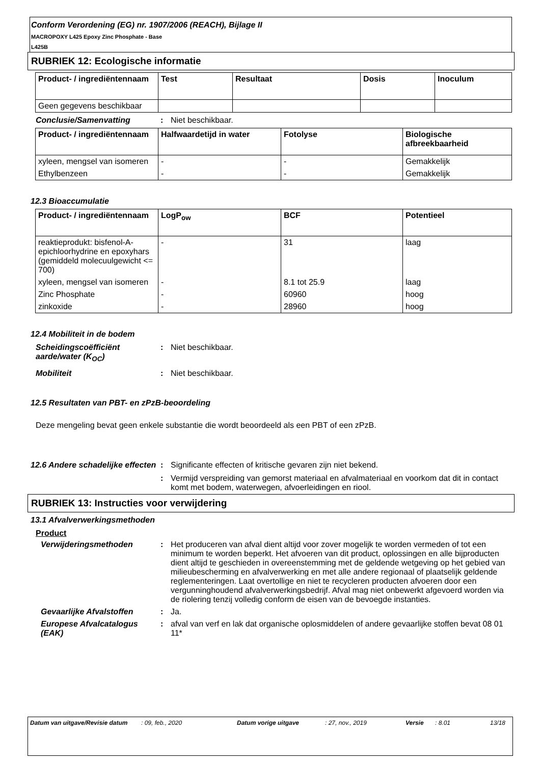Conform Verordening (EG) nr. 1907/2006 (REACH), Bijlage II
MACROPOXY L425 Epoxy Zinc Phosphate - Base
L425B
RUBRIEK 12: Ecologische informatie
| Product- / ingrediëntennaam | Test | Resultaat | Dosis | Inoculum |
| --- | --- | --- | --- | --- |
| Geen gegevens beschikbaar | | | | |
Conclusie/Samenvatting : Niet beschikbaar.
| Product- / ingrediëntennaam | Halfwaardetijd in water | Fotolyse | Biologische afbreekbaarheid |
| --- | --- | --- | --- |
| xyleen, mengsel van isomeren | - | - | Gemakkelijk |
| Ethylbenzeen | - | - | Gemakkelijk |
12.3 Bioaccumulatie
| Product- / ingrediëntennaam | LogP<sub>ow</sub> | BCF | Potentieel |
| --- | --- | --- | --- |
| reaktieprodukt: bisfenol-A-epichloorhydrine en epoxyhars (gemiddeld molecuulgewicht <= 700) | - | 31 | laag |
| xyleen, mengsel van isomeren | - | 8.1 tot 25.9 | laag |
| Zinc Phosphate | - | 60960 | hoog |
| zinkoxide | - | 28960 | hoog |
12.4 Mobiliteit in de bodem
Scheidingscoëfficiënt aarde/water (K<sub>OC</sub>)
: Niet beschikbaar.
Mobiliteit : Niet beschikbaar.
12.5 Resultaten van PBT- en zPzB-beoordeling
Deze mengeling bevat geen enkele substantie die wordt beoordeeld als een PBT of een zPzB.
12.6 Andere schadelijke effecten
: Significante effecten of kritische gevaren zijn niet bekend.
: Vermijd verspreiding van gemorst materiaal en afvalmateriaal en voorkom dat dit in contact komt met bodem, waterwegen, afvoerleidingen en riool.
RUBRIEK 13: Instructies voor verwijdering
13.1 Afvalverwerkingsmethoden
Product
Verwijderingsmethoden : Het produceren van afval dient altijd voor zover mogelijk te worden vermeden of tot een minimum te worden beperkt. Het afvoeren van dit product, oplossingen en alle bijproducten dient altijd te geschieden in overeenstemming met de geldende wetgeving op het gebied van milieubescherming en afvalverwerking en met alle andere regionaal of plaatselijk geldende reglementeringen. Laat overtollige en niet te recycleren producten afvoeren door een vergunninghoudend afvalverwerkingsbedrijf. Afval mag niet onbewerkt afgevoerd worden via de riolering tenzij volledig conform de eisen van de bevoegde instanties.
Gevaarlijke Afvalstoffen : Ja.
Europese Afvalcatalogus (EAK)
: afval van verf en lak dat organische oplosmiddelen of andere gevaarlijke stoffen bevat 08 01 11*
Datum van uitgave/Revisie datum
: 09, feb., 2020 Datum vorige uitgave : 27, nov., 2019 Versie : 8.01 13/18